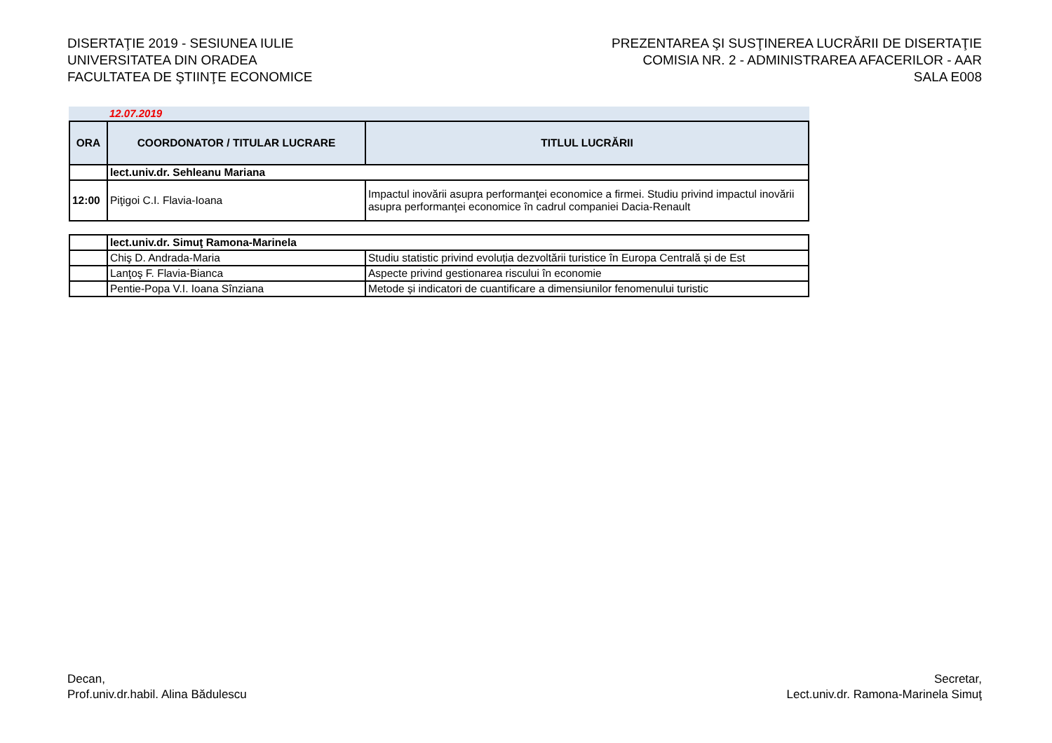DISERTAŢIE 2019 - SESIUNEA IULIE
UNIVERSITATEA DIN ORADEA
FACULTATEA DE ŞTIINŢE ECONOMICE
PREZENTAREA ŞI SUSŢINEREA LUCRĂRII DE DISERTAŢIE
COMISIA NR. 2 - ADMINISTRAREA AFACERILOR - AAR
SALA E008
12.07.2019
| ORA | COORDONATOR / TITULAR LUCRARE | TITLUL LUCRĂRII |
| --- | --- | --- |
| | lect.univ.dr. Sehleanu Mariana | |
| 12:00 | Piţigoi C.I. Flavia-Ioana | Impactul inovării asupra performanţei economice a firmei. Studiu privind impactul inovării asupra performanţei economice în cadrul companiei Dacia-Renault |
| | lect.univ.dr. Simuţ Ramona-Marinela | |
| | Chiş D. Andrada-Maria | Studiu statistic privind evoluția dezvoltării turistice în Europa Centrală și de Est |
| | Lanţoş F. Flavia-Bianca | Aspecte privind gestionarea riscului în economie |
| | Pentie-Popa V.I. Ioana Sînziana | Metode și indicatori de cuantificare a dimensiunilor fenomenului turistic |
Decan,
Prof.univ.dr.habil. Alina Bădulescu
Secretar,
Lect.univ.dr. Ramona-Marinela Simuţ